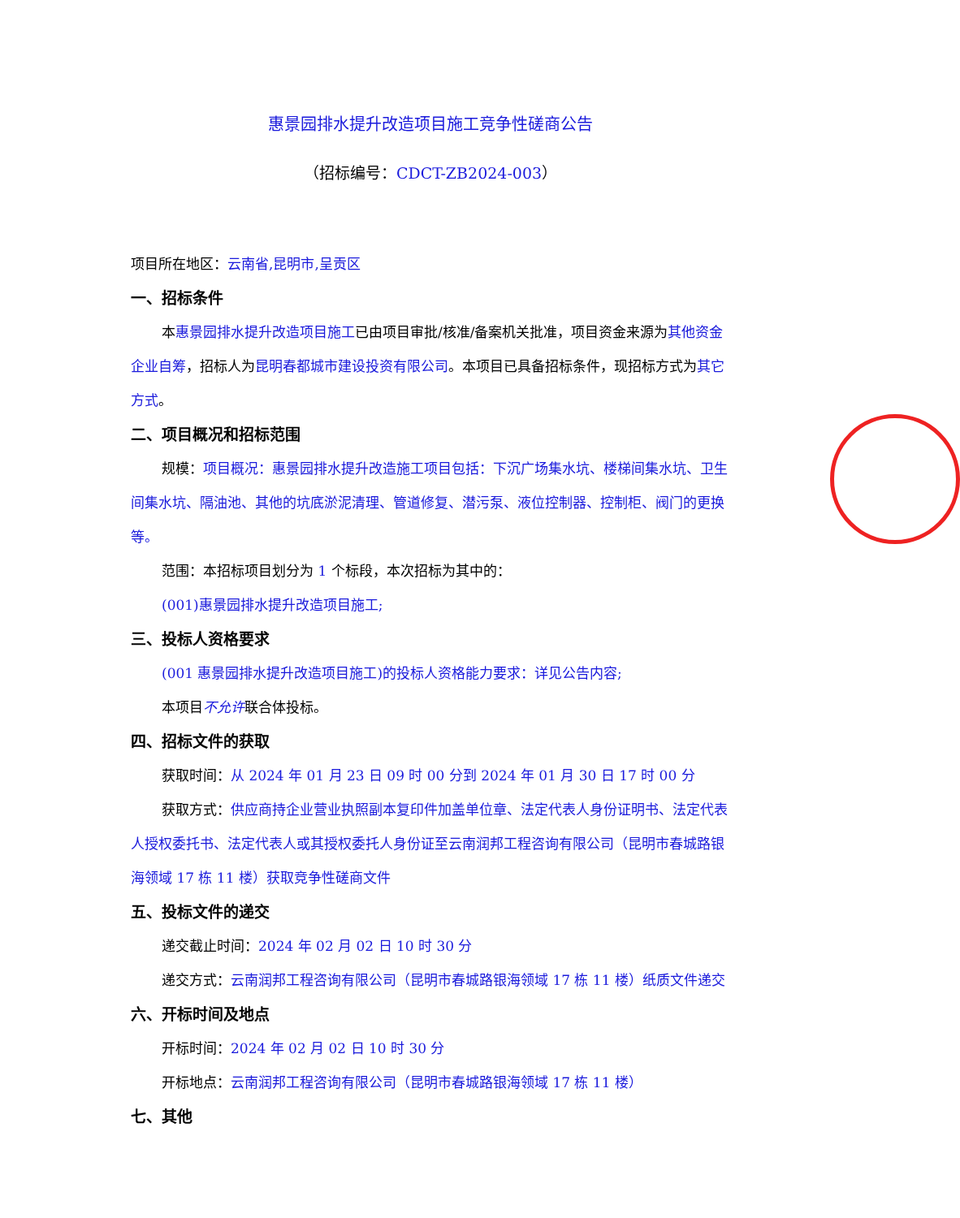惠景园排水提升改造项目施工竞争性磋商公告
（招标编号：CDCT-ZB2024-003）
项目所在地区：云南省,昆明市,呈贡区
一、招标条件
本惠景园排水提升改造项目施工已由项目审批/核准/备案机关批准，项目资金来源为其他资金企业自筹，招标人为昆明春都城市建设投资有限公司。本项目已具备招标条件，现招标方式为其它方式。
二、项目概况和招标范围
规模：项目概况：惠景园排水提升改造施工项目包括：下沉广场集水坑、楼梯间集水坑、卫生间集水坑、隔油池、其他的坑底淤泥清理、管道修复、潜污泵、液位控制器、控制柜、阀门的更换等。
范围：本招标项目划分为 1 个标段，本次招标为其中的：
(001)惠景园排水提升改造项目施工;
三、投标人资格要求
(001 惠景园排水提升改造项目施工)的投标人资格能力要求：详见公告内容;
本项目不允许联合体投标。
四、招标文件的获取
获取时间：从 2024 年 01 月 23 日 09 时 00 分到 2024 年 01 月 30 日 17 时 00 分
获取方式：供应商持企业营业执照副本复印件加盖单位章、法定代表人身份证明书、法定代表人授权委托书、法定代表人或其授权委托人身份证至云南润邦工程咨询有限公司（昆明市春城路银海领域 17 栋 11 楼）获取竞争性磋商文件
五、投标文件的递交
递交截止时间：2024 年 02 月 02 日 10 时 30 分
递交方式：云南润邦工程咨询有限公司（昆明市春城路银海领域 17 栋 11 楼）纸质文件递交
六、开标时间及地点
开标时间：2024 年 02 月 02 日 10 时 30 分
开标地点：云南润邦工程咨询有限公司（昆明市春城路银海领域 17 栋 11 楼）
七、其他